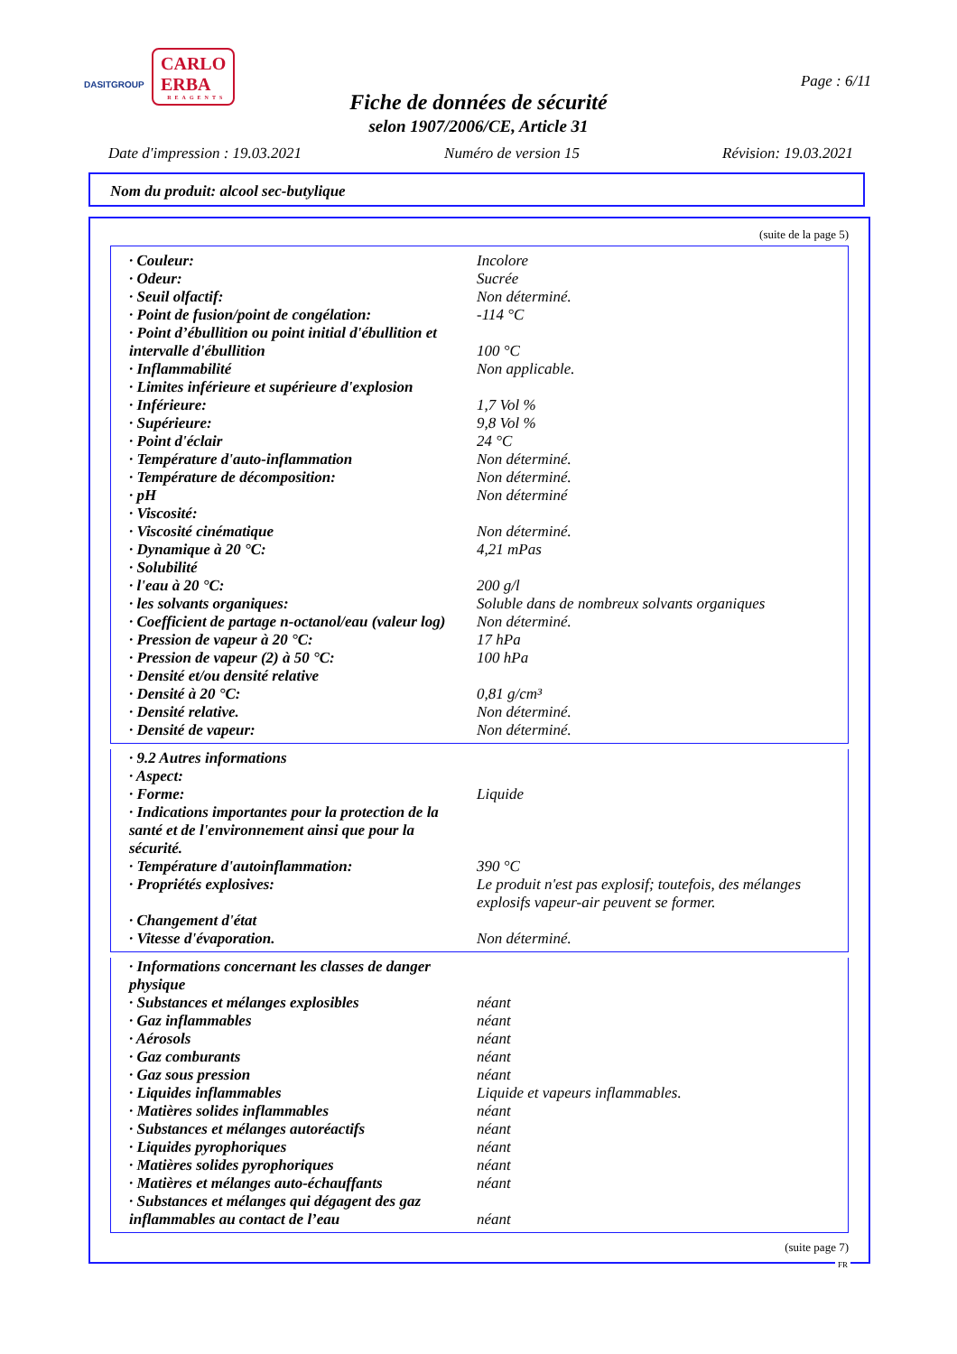DASITGROUP
CARLO ERBA
REAGENTS
Page : 6/11
Fiche de données de sécurité
selon 1907/2006/CE, Article 31
Date d'impression : 19.03.2021 Numéro de version 15 Révision: 19.03.2021
Nom du produit: alcool sec-butylique
(suite de la page 5)
| · Couleur: | Incolore |
| · Odeur: | Sucrée |
| · Seuil olfactif: | Non déterminé. |
| · Point de fusion/point de congélation: | -114 °C |
| · Point d’ébullition ou point initial d'ébullition et intervalle d'ébullition | 100 °C |
| · Inflammabilité | Non applicable. |
| · Limites inférieure et supérieure d'explosion | |
| · Inférieure: | 1,7 Vol % |
| · Supérieure: | 9,8 Vol % |
| · Point d'éclair | 24 °C |
| · Température d'auto-inflammation | Non déterminé. |
| · Température de décomposition: | Non déterminé. |
| · pH | Non déterminé |
| · Viscosité: | |
| · Viscosité cinématique | Non déterminé. |
| · Dynamique à 20 °C: | 4,21 mPas |
| · Solubilité | |
| · l'eau à 20 °C: | 200 g/l |
| · les solvants organiques: | Soluble dans de nombreux solvants organiques |
| · Coefficient de partage n-octanol/eau (valeur log) | Non déterminé. |
| · Pression de vapeur à 20 °C: | 17 hPa |
| · Pression de vapeur (2) à 50 °C: | 100 hPa |
| · Densité et/ou densité relative | |
| · Densité à 20 °C: | 0,81 g/cm³ |
| · Densité relative. | Non déterminé. |
| · Densité de vapeur: | Non déterminé. |
| · 9.2 Autres informations | |
| · Aspect: | |
| · Forme: | Liquide |
| · Indications importantes pour la protection de la santé et de l'environnement ainsi que pour la sécurité. | |
| · Température d'autoinflammation: | 390 °C |
| · Propriétés explosives: | Le produit n'est pas explosif; toutefois, des mélanges explosifs vapeur-air peuvent se former. |
| · Changement d'état | |
| · Vitesse d'évaporation. | Non déterminé. |
| · Informations concernant les classes de danger physique | |
| · Substances et mélanges explosibles | néant |
| · Gaz inflammables | néant |
| · Aérosols | néant |
| · Gaz comburants | néant |
| · Gaz sous pression | néant |
| · Liquides inflammables | Liquide et vapeurs inflammables. |
| · Matières solides inflammables | néant |
| · Substances et mélanges autoréactifs | néant |
| · Liquides pyrophoriques | néant |
| · Matières solides pyrophoriques | néant |
| · Matières et mélanges auto-échauffants | néant |
| · Substances et mélanges qui dégagent des gaz inflammables au contact de l’eau | néant |
(suite page 7)
FR